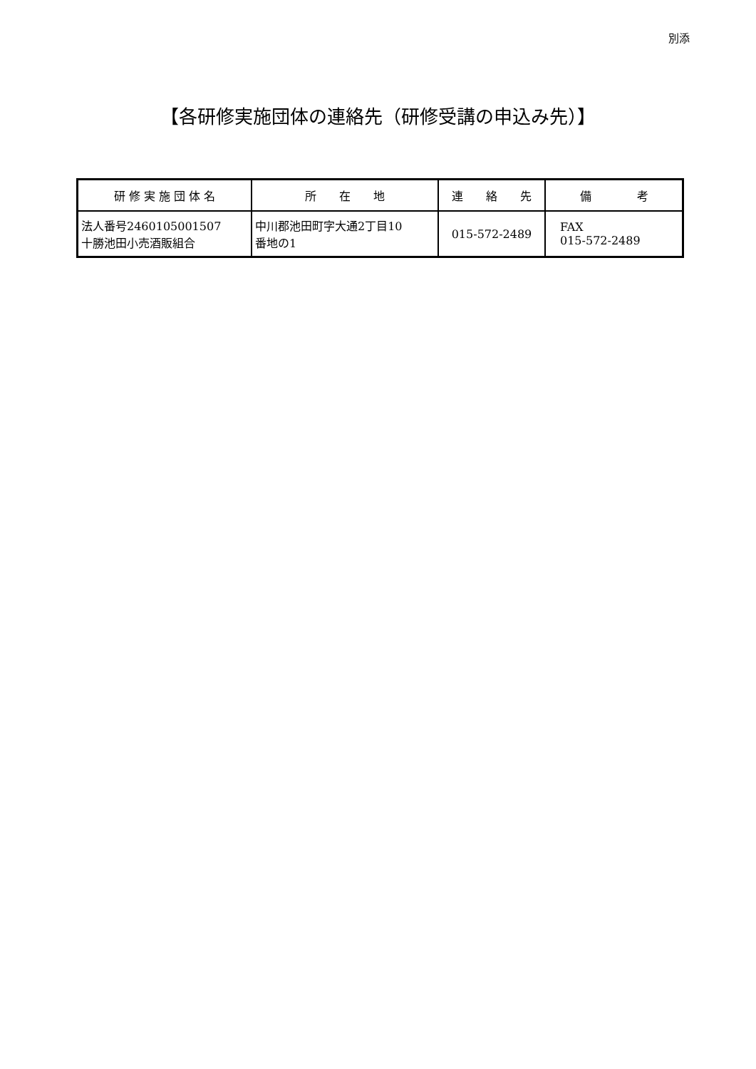別添
【各研修実施団体の連絡先（研修受講の申込み先）】
| 研 修 実 施 団 体 名 | 所 在 地 | 連 絡 先 | 備 考 |
| --- | --- | --- | --- |
| 法人番号2460105001507 十勝池田小売酒販組合 | 中川郡池田町字大通2丁目10 番地の1 | 015-572-2489 | FAX 015-572-2489 |